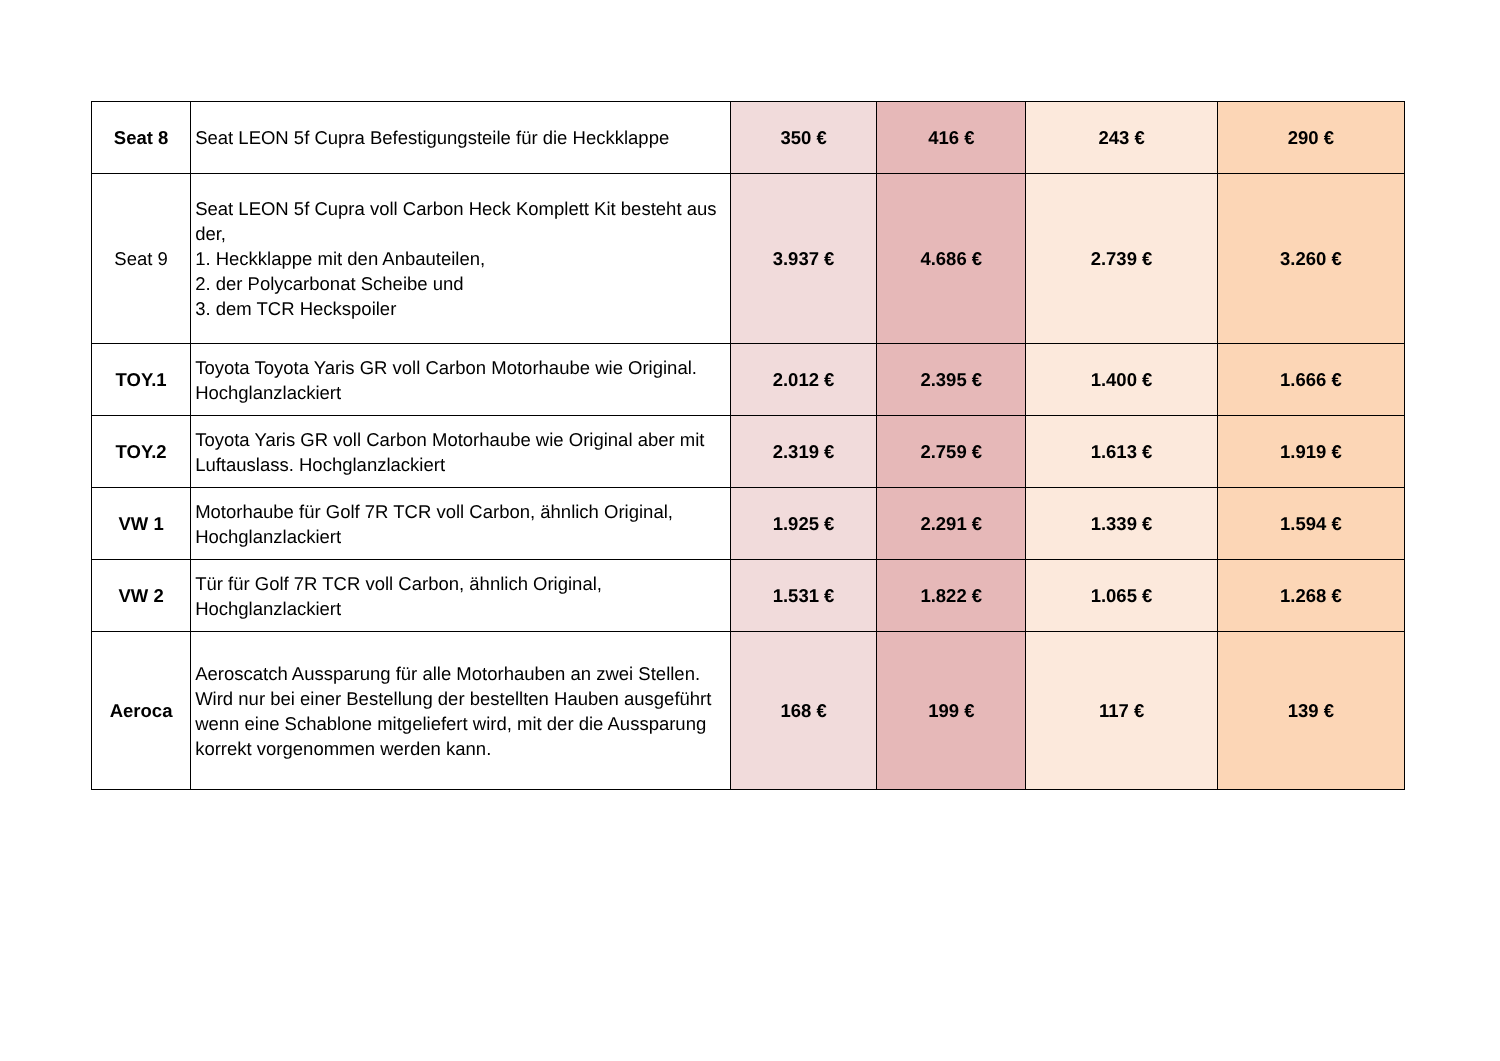| Seat 8 | Seat LEON 5f Cupra Befestigungsteile für die Heckklappe | 350 € | 416 € | 243 € | 290 € |
| Seat 9 | Seat LEON 5f Cupra voll Carbon Heck Komplett Kit besteht aus der, 1. Heckklappe mit den Anbauteilen, 2. der Polycarbonat Scheibe und 3. dem TCR Heckspoiler | 3.937 € | 4.686 € | 2.739 € | 3.260 € |
| TOY.1 | Toyota Toyota Yaris GR voll Carbon Motorhaube wie Original. Hochglanzlackiert | 2.012 € | 2.395 € | 1.400 € | 1.666 € |
| TOY.2 | Toyota Yaris GR voll Carbon Motorhaube wie Original aber mit Luftauslass. Hochglanzlackiert | 2.319 € | 2.759 € | 1.613 € | 1.919 € |
| VW 1 | Motorhaube für Golf 7R TCR voll Carbon, ähnlich Original, Hochglanzlackiert | 1.925 € | 2.291 € | 1.339 € | 1.594 € |
| VW 2 | Tür für Golf 7R TCR voll Carbon, ähnlich Original, Hochglanzlackiert | 1.531 € | 1.822 € | 1.065 € | 1.268 € |
| Aeroca | Aeroscatch Aussparung für alle Motorhauben an zwei Stellen. Wird nur bei einer Bestellung der bestellten Hauben ausgeführt wenn eine Schablone mitgeliefert wird, mit der die Aussparung korrekt vorgenommen werden kann. | 168 € | 199 € | 117 € | 139 € |